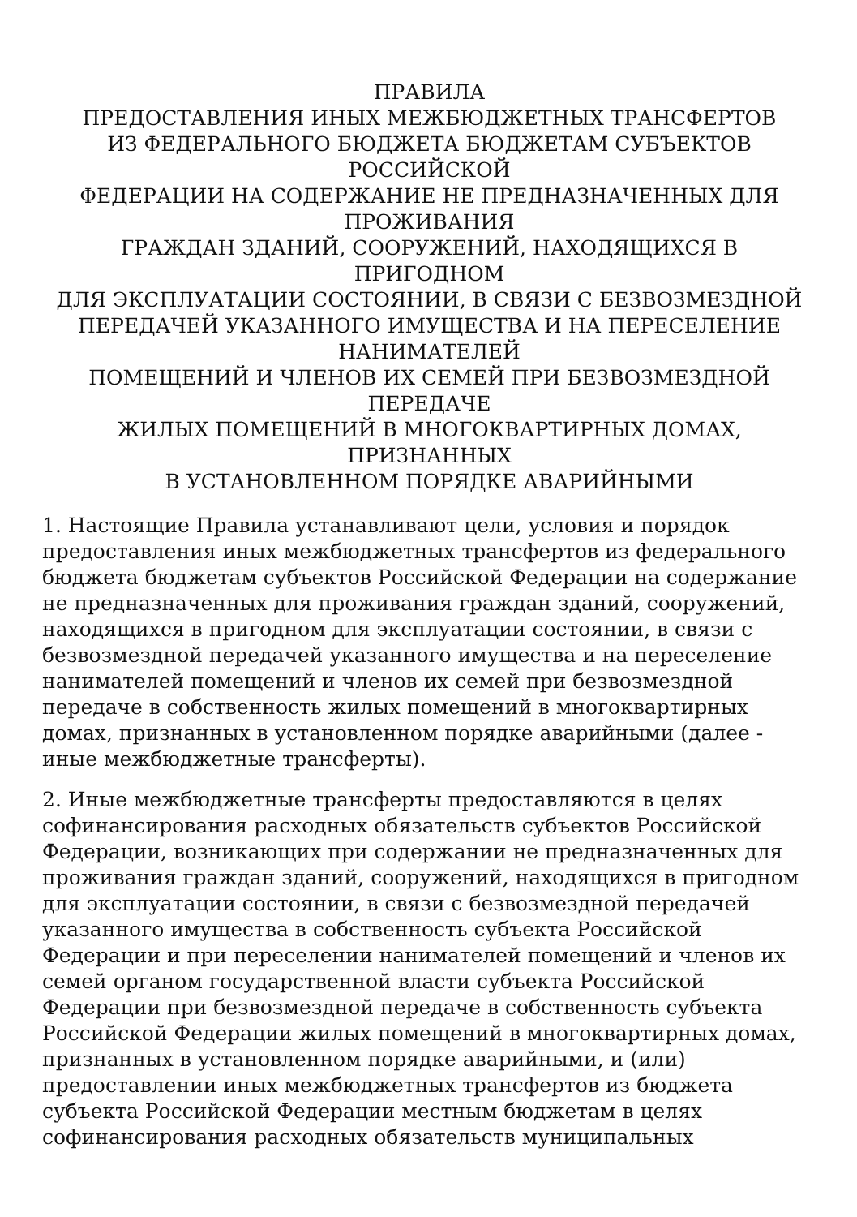ПРАВИЛА
ПРЕДОСТАВЛЕНИЯ ИНЫХ МЕЖБЮДЖЕТНЫХ ТРАНСФЕРТОВ
ИЗ ФЕДЕРАЛЬНОГО БЮДЖЕТА БЮДЖЕТАМ СУБЪЕКТОВ
РОССИЙСКОЙ
ФЕДЕРАЦИИ НА СОДЕРЖАНИЕ НЕ ПРЕДНАЗНАЧЕННЫХ ДЛЯ
ПРОЖИВАНИЯ
ГРАЖДАН ЗДАНИЙ, СООРУЖЕНИЙ, НАХОДЯЩИХСЯ В ПРИГОДНОМ
ДЛЯ ЭКСПЛУАТАЦИИ СОСТОЯНИИ, В СВЯЗИ С БЕЗВОЗМЕЗДНОЙ
ПЕРЕДАЧЕЙ УКАЗАННОГО ИМУЩЕСТВА И НА ПЕРЕСЕЛЕНИЕ
НАНИМАТЕЛЕЙ
ПОМЕЩЕНИЙ И ЧЛЕНОВ ИХ СЕМЕЙ ПРИ БЕЗВОЗМЕЗДНОЙ ПЕРЕДАЧЕ
ЖИЛЫХ ПОМЕЩЕНИЙ В МНОГОКВАРТИРНЫХ ДОМАХ, ПРИЗНАННЫХ
В УСТАНОВЛЕННОМ ПОРЯДКЕ АВАРИЙНЫМИ
1. Настоящие Правила устанавливают цели, условия и порядок
предоставления иных межбюджетных трансфертов из федерального
бюджета бюджетам субъектов Российской Федерации на содержание
не предназначенных для проживания граждан зданий, сооружений,
находящихся в пригодном для эксплуатации состоянии, в связи с
безвозмездной передачей указанного имущества и на переселение
нанимателей помещений и членов их семей при безвозмездной
передаче в собственность жилых помещений в многоквартирных
домах, признанных в установленном порядке аварийными (далее -
иные межбюджетные трансферты).
2. Иные межбюджетные трансферты предоставляются в целях
софинансирования расходных обязательств субъектов Российской
Федерации, возникающих при содержании не предназначенных для
проживания граждан зданий, сооружений, находящихся в пригодном
для эксплуатации состоянии, в связи с безвозмездной передачей
указанного имущества в собственность субъекта Российской
Федерации и при переселении нанимателей помещений и членов их
семей органом государственной власти субъекта Российской
Федерации при безвозмездной передаче в собственность субъекта
Российской Федерации жилых помещений в многоквартирных домах,
признанных в установленном порядке аварийными, и (или)
предоставлении иных межбюджетных трансфертов из бюджета
субъекта Российской Федерации местным бюджетам в целях
софинансирования расходных обязательств муниципальных